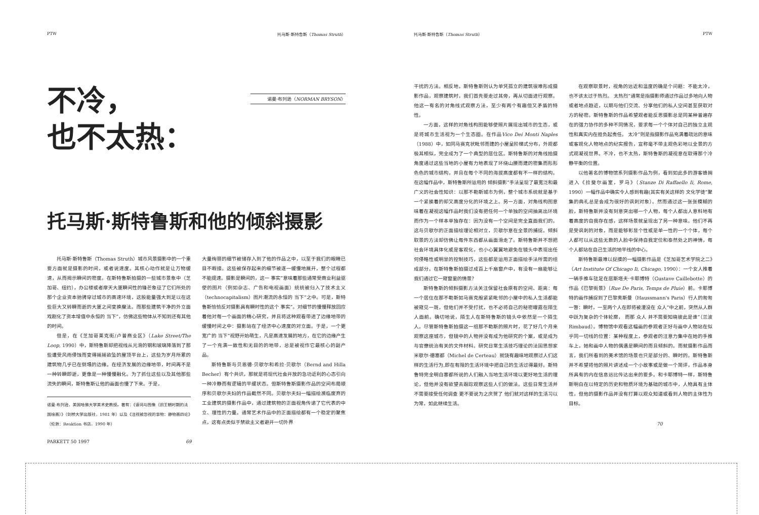PTW 托马斯·斯特鲁斯（Thomas Struth）
不冷，
也不太热：
诺曼·布列逊（NORMAN BRYSON）
托马斯·斯特鲁斯和他的倾斜摄影
托马斯·斯特鲁斯（Thomas Struth）城市风景摄影中的一个重要方面就是摄影的时间，或者说速度。其核心动作就是让万物缓速，从而揭示瞬间的密度。在斯特鲁斯拍摄的一些城市景象中（芝加哥、纽约），办公楼或者摩天大厦瞬间性的锋芒象征了它们所处的那个企业资本驰骋穿过城市的高速环境，这股能量强大到足以在这些巨大又转瞬而逝的大厦之间变换魔法。而那些建筑干净的外立面戏剧化了资本增值中永恒的 当下”，仿佛这些物体从不知到还有其他的时间。
但是，在《芝加哥莱克街/卢普商业区》（Lake Street/The Loop, 1990）中，斯特鲁斯却把视线从光滑的钢和玻璃降落到了那些遭受风雨侵蚀而变得摇摇欲坠的屋顶平台上，这些为岁月所累的建筑物几乎已在倒塌的边缘。在经济发展的边缘地带，时间再不是一种转瞬即逝，更像是一种慢慢融化。为了抓住这些以及其他那些流失的瞬间，斯特鲁斯让他的画面也慢了下来。于是，
诺曼·布列逊，美国哈佛大学美术史教授。著有：《语词与图像（旧王朝时期的法国绘画）》（剑桥大学出版社，1981 年）以及《注视被忽视的事物：静物画四论》（伦敦：Reaktion 书店，1990 年）
大量绚丽的细节被储存入到了他的作品之中，以至于我们的眼睛已目不暇接。这些被保存起来的细节被逐一缓慢地展开，整个过程都不能提速。摄影是瞬间的，这一 事实”意味着那些通常受商业利益驱使的图片（例如杂志、广告和电视画面）统统被归入了技术主义（technocapitalism）图片潮流的永恒的 当下”之中。可是，斯特鲁斯恰恰反对摄影具有瞬时性的这个 事实”。对细节的慢慢释放回应着他对每一个画面的精心研究，并且将这种观看带进了边缘地带的缓慢时间之中：摄影站在了经济中心速度的对立面。于是，一个更宽广的 当下”视野开始萌生，凡是高速发展的地方，在它的边缘产生了一个充满一致性和无目的的地带，总是被视作它最核心的副产品。
斯特鲁斯与贝恩德·贝歇尔和希拉·贝歇尔（Bernd and Hilla Becher）有个共识，那就是将现代社会开放的急功近利的心态引向一种冷静而有逻辑的平缓状态。但斯特鲁斯摄影作品的空间布局顺序和贝歇尔夫妇的作品截然不同。贝歇尔夫妇一幅描绘濒临废弃的工业建筑的摄影作品中，通过建筑物的正面视角传递了它代表的中立、理性的力量。通常艺术作品中的正面描绘都有一个稳定的聚焦点，这有点类似于禁欲主义者避开一切外界
PARKETT 50 1997 69
托马斯·斯特鲁斯（Thomas Struth） PTW
干扰的方法。相反地，斯特鲁斯则认为单凭孤立的建筑很难形成摄影作品，观察建筑时，我们首先要走过其旁，再从切面进行观察。他这一有名的对角线式观察方法，至少有两个有趣但又矛盾的特性。
一方面，这样的对角线构图能够使照片展现出城市的生态，或是将城市生活视为一个生态圈。在作品Vico Dei Monti Naples（1988）中，如同马赛克状毗邻而建的小屋呈阶梯式分布，外观都极其相似，完全成为了一个典型的居住区。斯特鲁斯的对角线拍摄角度通过这些当地的小屋有力地表现了环绕山腰而建的密集而形形色色的城市结构，并且在每个不同的海拔高度都有不一样的结构。在这幅作品中，斯特鲁斯所运用的 倾斜摄影”手法呈现了最宽泛和最广义的社会性知识：以那不勒斯城市为例，整个城市系统就是基于一个紧挨着的却又高度分化的环境之上。另一方面，对角线构图意味着在凝视这幅作品时我们没有把任何一个单独的空间抽离出环境而作为一个样本单独存在：因为没有一个空间是完全直面我们的。这与贝歇尔的正面描绘理论相对立，贝歇尔意在全景的捕捉。倾斜取景的方法却仿佛让每件东西都从画面滑走了。斯特鲁斯并不想把社会环境具体化或是客观化，也小心翼翼地避免在镜头中表现出任何侵略性或明显的控制技巧，这些都是运用正面描绘手法所需的组成部分。在斯特鲁斯拍摄过成百上千扇窗户中，有没有一扇能够让我们通过它一窥窗里的情景？
斯特鲁斯的倾斜摄影方法关注保留社会原有的空间、距离：每一个居住在那不勒斯如马赛克般紧紧毗邻的小屋中的私人生活都能被窥见一斑，但他们并不受打扰，也不必将自己的秘密曝露在陌生人面前。确切地说，陌生人在斯特鲁斯的镜头中依然是一个陌生人。尽管斯特鲁斯拍摄这一组那不勒斯的照片时，花了好几个月来观察这座城市，但镜中的人物并没有成为他研究的个案，或是成为与官僚统治有关的文件材料。研究日常生活技巧理论的法国思想家米歇尔·德塞都（Michel de Certeau）就饶有趣味地观察过人们这样的生活行为,即在有限的生活环境中把自己的生活过得最好。斯特鲁特完全明白塞都所说的人们融入当地生活环境以更好地生活的理论，但他并没有欲望去跟踪观察这些人们的做法。这些日常生活并不需要接受任何调查 更不要说为之庆贺了 他们就对这样的生活习以为常，如此继续生活。
在观察取景时，视角的远近和温度的确是个问题：不能太冷，也不该太过于热烈。 太热烈”通常是指摄影师通过作品过多地向人物或者地点趋近，以期与他们交流、分享他们的私人空间甚至获取对方的秘密。斯特鲁斯的作品希望观者能反思摄影总是同某种普遍存在的强力协作的多种不同情况，要求每一个个体对自己的独立主观性和真实内在担负起责任。 太冷”则是指摄影作品充满着疏远的意味或客观化人物地点的纪实报告，宣称毫不带主观色彩地以全景的方式观凝视世界。不冷，也不太热，斯特鲁斯的凝视意在取得那个冷静平衡的位置。
以他著名的博物馆系列摄影作品为例，看到如此多的游客蜂拥进入《拉斐尔画室，罗马》（Stanze Di Raffaello Ii, Rome, 1990）一幅作品中确实令人感到有趣(其实有关这样的 文化学徒”聚集的典礼总是会成为很好的讽刺对象）。然而通过这一张张模糊的脸，斯特鲁斯并没有刻意突出哪一个人物，每个人都出人意料地有着高度的自我存在感，这样场景就呈现出了另一种意味。他们不再是受讽刺的对象，而是能够彰显个性或是单一性的一个个体，每个人都可以从这些无数的人脸中保持自我定位和泰然处之的神情，每个人都站在自己生活的地平线的中心。
斯特鲁斯最难以捉摸的一幅摄影作品是《芝加哥艺术学院之二》（Art Institute Of Chicago Ii, Chicago, 1990）：一个女人推着一辆手推车驻足在居斯塔夫·卡耶博特（Gustave Caillebotte）的作品《巴黎街景》（Rue De Paris, Temps de Pluie）前。卡耶博特的画作捕捉到了巴黎奥斯曼（Haussmann's Paris）行人的匆匆一瞥：瞬时，一至两个人在即将被湮没在 众人”中之前，突然从人群中跃为复杂的个体轮廓， 而那 众人 并不需要知晓彼此是谁”（兰波 Rimbaud）。博物馆中观看这幅画的参观者正好与画中人物站在似乎同一切线的位置：某种程度上，参观者的注意力集中在她的手推车上，她和画中人物的偶遇是瞬间的而且倾斜的。而就摄影作品而言，我们所看到的美术馆的场景也只是部分的、瞬时的。斯特鲁斯并不希望将他的照片讲述成一个小故事或是做一个简评，作品本身所具有的内在信息远比传达出来的要多。和卡耶博特一样，斯特鲁斯明白在以特定的历史和物质环境为基础的城市中，人物具有主体性，但他的摄影作品并没有打算以观众知道或看到人物的主体性为目标。
70